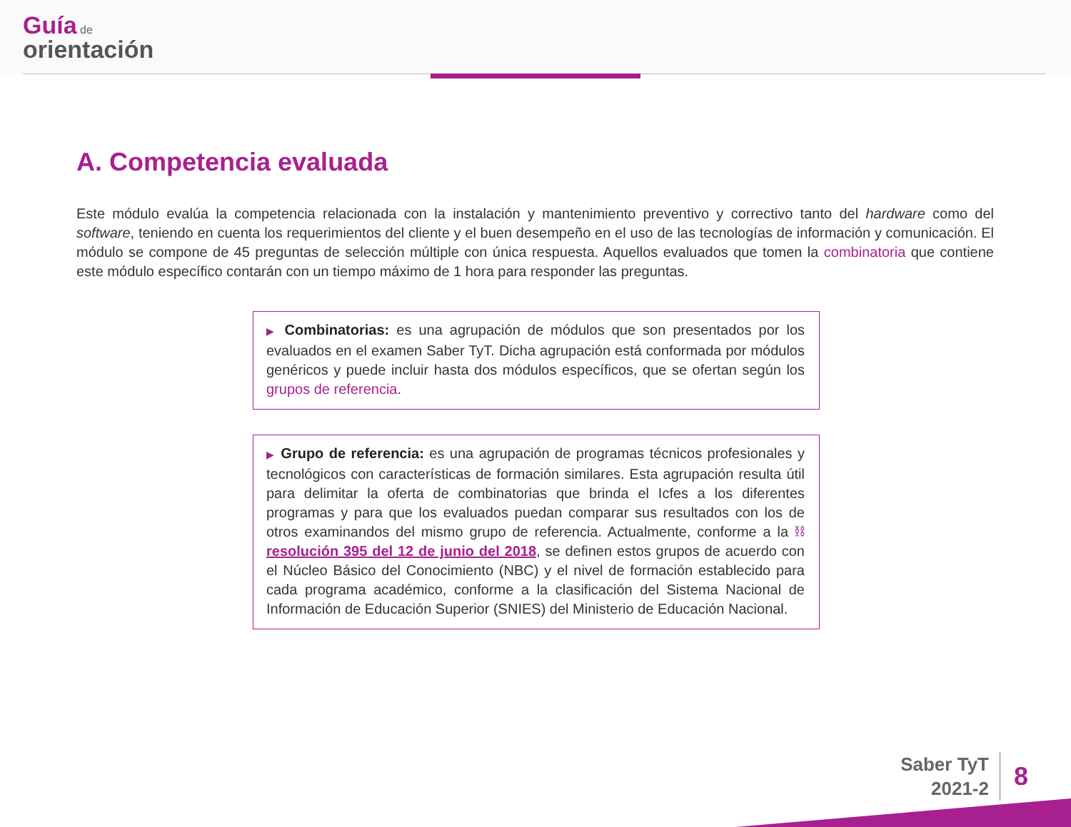Guía de
orientación
A. Competencia evaluada
Este módulo evalúa la competencia relacionada con la instalación y mantenimiento preventivo y correctivo tanto del hardware como del software, teniendo en cuenta los requerimientos del cliente y el buen desempeño en el uso de las tecnologías de información y comunicación. El módulo se compone de 45 preguntas de selección múltiple con única respuesta. Aquellos evaluados que tomen la combinatoria que contiene este módulo específico contarán con un tiempo máximo de 1 hora para responder las preguntas.
▶ Combinatorias: es una agrupación de módulos que son presentados por los evaluados en el examen Saber TyT. Dicha agrupación está conformada por módulos genéricos y puede incluir hasta dos módulos específicos, que se ofertan según los grupos de referencia.
▶ Grupo de referencia: es una agrupación de programas técnicos profesionales y tecnológicos con características de formación similares. Esta agrupación resulta útil para delimitar la oferta de combinatorias que brinda el Icfes a los diferentes programas y para que los evaluados puedan comparar sus resultados con los de otros examinandos del mismo grupo de referencia. Actualmente, conforme a la ⛓ resolución 395 del 12 de junio del 2018, se definen estos grupos de acuerdo con el Núcleo Básico del Conocimiento (NBC) y el nivel de formación establecido para cada programa académico, conforme a la clasificación del Sistema Nacional de Información de Educación Superior (SNIES) del Ministerio de Educación Nacional.
Saber TyT
2021-2
8